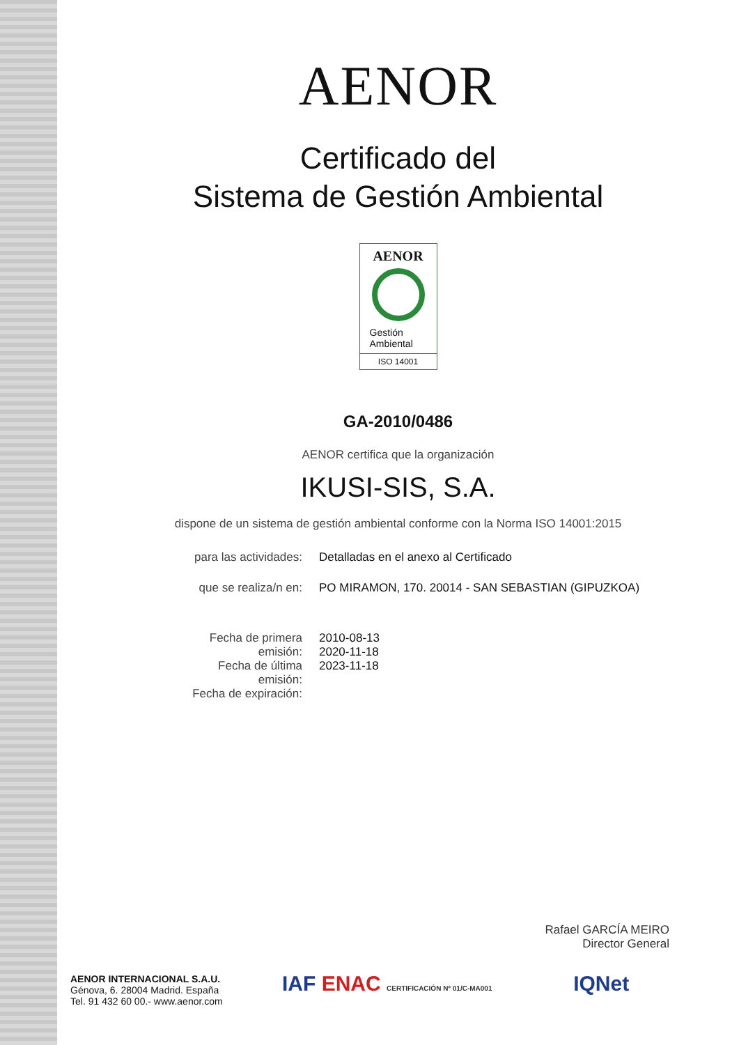AENOR
Certificado del
Sistema de Gestión Ambiental
AENOR
Gestión
Ambiental
ISO 14001
GA-2010/0486
AENOR certifica que la organización
IKUSI-SIS, S.A.
dispone de un sistema de gestión ambiental conforme con la Norma ISO 14001:2015
| para las actividades: | Detalladas en el anexo al Certificado |
| que se realiza/n en: | PO MIRAMON, 170. 20014 - SAN SEBASTIAN (GIPUZKOA) |
| Fecha de primera emisión: Fecha de última emisión: Fecha de expiración: | 2010-08-13 2020-11-18 2023-11-18 |
Rafael GARCÍA MEIRO
Director General
AENOR INTERNACIONAL S.A.U.
Génova, 6. 28004 Madrid. España
Tel. 91 432 60 00.- www.aenor.com
IAF ENAC CERTIFICACIÓN Nº 01/C-MA001 IQNet